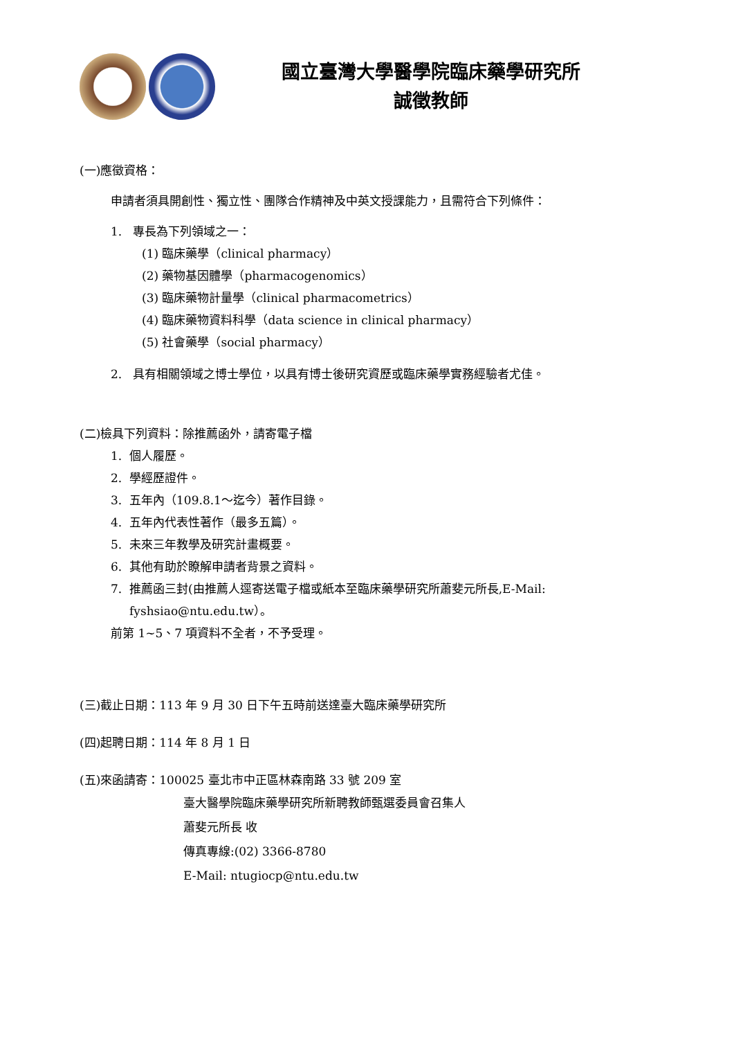國立臺灣大學醫學院臨床藥學研究所
誠徵教師
(一)應徵資格：
申請者須具開創性、獨立性、團隊合作精神及中英文授課能力，且需符合下列條件：
1. 專長為下列領域之一：
(1) 臨床藥學（clinical pharmacy）
(2) 藥物基因體學（pharmacogenomics）
(3) 臨床藥物計量學（clinical pharmacometrics）
(4) 臨床藥物資料科學（data science in clinical pharmacy）
(5) 社會藥學（social pharmacy）
2. 具有相關領域之博士學位，以具有博士後研究資歷或臨床藥學實務經驗者尤佳。
(二)檢具下列資料：除推薦函外，請寄電子檔
1. 個人履歷。
2. 學經歷證件。
3. 五年內（109.8.1～迄今）著作目錄。
4. 五年內代表性著作（最多五篇）。
5. 未來三年教學及研究計畫概要。
6. 其他有助於瞭解申請者背景之資料。
7. 推薦函三封(由推薦人逕寄送電子檔或紙本至臨床藥學研究所蕭斐元所長,E-Mail:
fyshsiao@ntu.edu.tw）。
前第 1~5、7 項資料不全者，不予受理。
(三)截止日期：113 年 9 月 30 日下午五時前送達臺大臨床藥學研究所
(四)起聘日期：114 年 8 月 1 日
(五)來函請寄：100025 臺北市中正區林森南路 33 號 209 室
臺大醫學院臨床藥學研究所新聘教師甄選委員會召集人
蕭斐元所長 收
傳真專線:(02) 3366-8780
E-Mail: ntugiocp@ntu.edu.tw